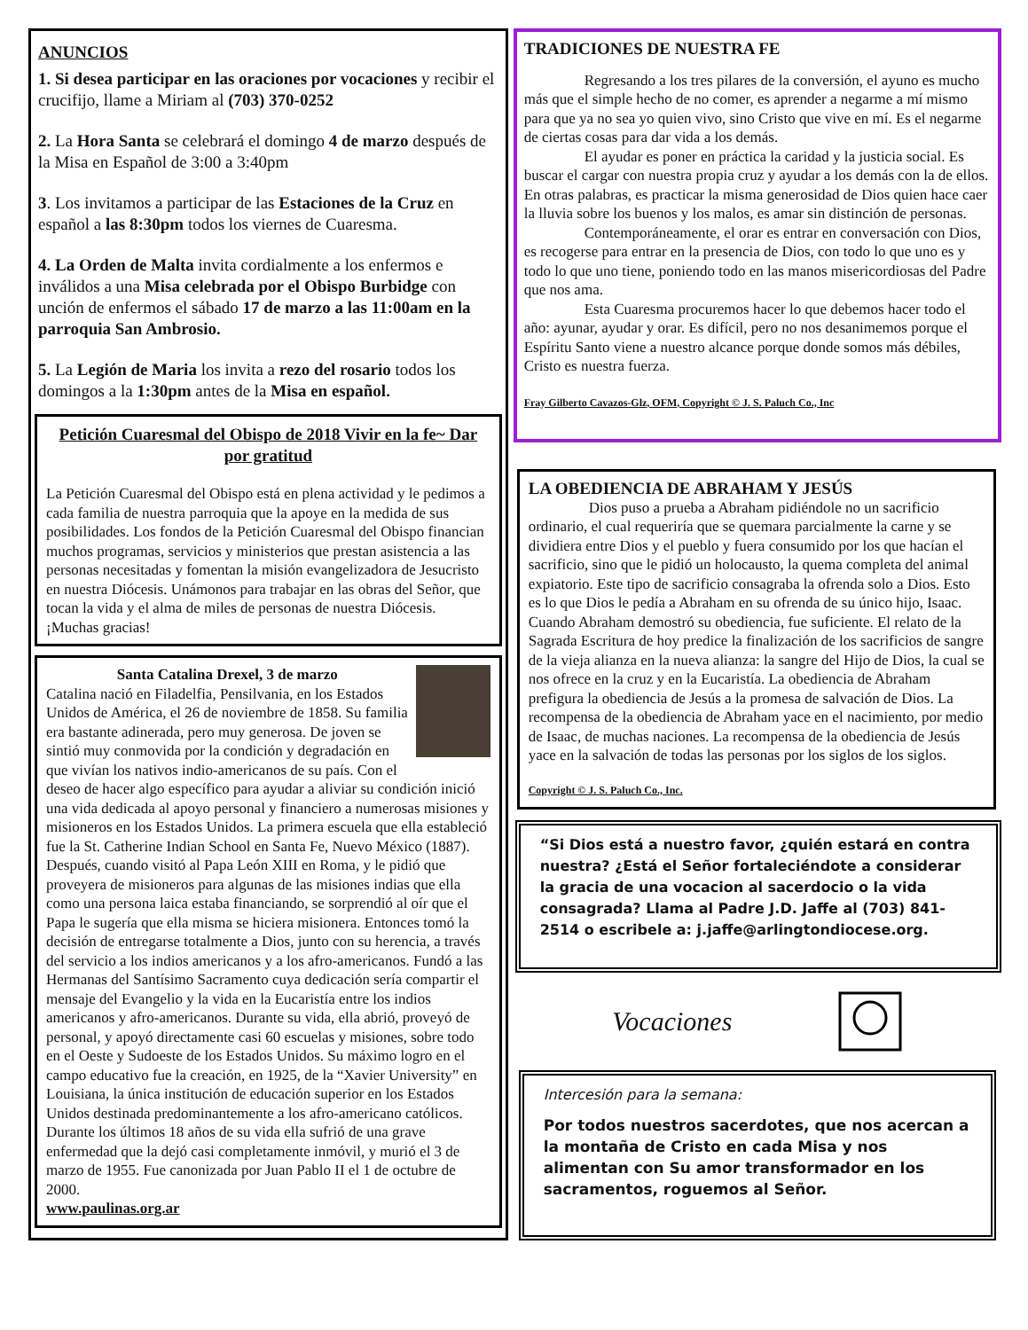ANUNCIOS
1. Si desea participar en las oraciones por vocaciones y recibir el crucifijo, llame a Miriam al (703) 370-0252
2. La Hora Santa se celebrará el domingo 4 de marzo después de la Misa en Español de 3:00 a 3:40pm
3. Los invitamos a participar de las Estaciones de la Cruz en español a las 8:30pm todos los viernes de Cuaresma.
4. La Orden de Malta invita cordialmente a los enfermos e inválidos a una Misa celebrada por el Obispo Burbidge con unción de enfermos el sábado 17 de marzo a las 11:00am en la parroquia San Ambrosio.
5. La Legión de Maria los invita a rezo del rosario todos los domingos a la 1:30pm antes de la Misa en español.
Petición Cuaresmal del Obispo de 2018 Vivir en la fe~ Dar por gratitud
La Petición Cuaresmal del Obispo está en plena actividad y le pedimos a cada familia de nuestra parroquia que la apoye en la medida de sus posibilidades. Los fondos de la Petición Cuaresmal del Obispo financian muchos programas, servicios y ministerios que prestan asistencia a las personas necesitadas y fomentan la misión evangelizadora de Jesucristo en nuestra Diócesis. Unámonos para trabajar en las obras del Señor, que tocan la vida y el alma de miles de personas de nuestra Diócesis. ¡Muchas gracias!
Santa Catalina Drexel, 3 de marzo
Catalina nació en Filadelfia, Pensilvania, en los Estados Unidos de América, el 26 de noviembre de 1858. Su familia era bastante adinerada, pero muy generosa. De joven se sintió muy conmovida por la condición y degradación en que vivían los nativos indio-americanos de su país. Con el deseo de hacer algo específico para ayudar a aliviar su condición inició una vida dedicada al apoyo personal y financiero a numerosas misiones y misioneros en los Estados Unidos. La primera escuela que ella estableció fue la St. Catherine Indian School en Santa Fe, Nuevo México (1887). Después, cuando visitó al Papa León XIII en Roma, y le pidió que proveyera de misioneros para algunas de las misiones indias que ella como una persona laica estaba financiando, se sorprendió al oír que el Papa le sugería que ella misma se hiciera misionera. Entonces tomó la decisión de entregarse totalmente a Dios, junto con su herencia, a través del servicio a los indios americanos y a los afro-americanos. Fundó a las Hermanas del Santísimo Sacramento cuya dedicación sería compartir el mensaje del Evangelio y la vida en la Eucaristía entre los indios americanos y afro-americanos. Durante su vida, ella abrió, proveyó de personal, y apoyó directamente casi 60 escuelas y misiones, sobre todo en el Oeste y Sudoeste de los Estados Unidos. Su máximo logro en el campo educativo fue la creación, en 1925, de la “Xavier University” en Louisiana, la única institución de educación superior en los Estados Unidos destinada predominantemente a los afro-americano católicos. Durante los últimos 18 años de su vida ella sufrió de una grave enfermedad que la dejó casi completamente inmóvil, y murió el 3 de marzo de 1955. Fue canonizada por Juan Pablo II el 1 de octubre de 2000.
www.paulinas.org.ar
TRADICIONES DE NUESTRA FE
Regresando a los tres pilares de la conversión, el ayuno es mucho más que el simple hecho de no comer, es aprender a negarme a mí mismo para que ya no sea yo quien vivo, sino Cristo que vive en mí. Es el negarme de ciertas cosas para dar vida a los demás.
El ayudar es poner en práctica la caridad y la justicia social. Es buscar el cargar con nuestra propia cruz y ayudar a los demás con la de ellos. En otras palabras, es practicar la misma generosidad de Dios quien hace caer la lluvia sobre los buenos y los malos, es amar sin distinción de personas.
Contemporáneamente, el orar es entrar en conversación con Dios, es recogerse para entrar en la presencia de Dios, con todo lo que uno es y todo lo que uno tiene, poniendo todo en las manos misericordiosas del Padre que nos ama.
Esta Cuaresma procuremos hacer lo que debemos hacer todo el año: ayunar, ayudar y orar. Es difícil, pero no nos desanimemos porque el Espíritu Santo viene a nuestro alcance porque donde somos más débiles, Cristo es nuestra fuerza.
Fray Gilberto Cavazos-Glz, OFM, Copyright © J. S. Paluch Co., Inc
LA OBEDIENCIA DE ABRAHAM Y JESÚS
Dios puso a prueba a Abraham pidiéndole no un sacrificio ordinario, el cual requeriría que se quemara parcialmente la carne y se dividiera entre Dios y el pueblo y fuera consumido por los que hacían el sacrificio, sino que le pidió un holocausto, la quema completa del animal expiatorio. Este tipo de sacrificio consagraba la ofrenda solo a Dios. Esto es lo que Dios le pedía a Abraham en su ofrenda de su único hijo, Isaac. Cuando Abraham demostró su obediencia, fue suficiente. El relato de la Sagrada Escritura de hoy predice la finalización de los sacrificios de sangre de la vieja alianza en la nueva alianza: la sangre del Hijo de Dios, la cual se nos ofrece en la cruz y en la Eucaristía. La obediencia de Abraham prefigura la obediencia de Jesús a la promesa de salvación de Dios. La recompensa de la obediencia de Abraham yace en el nacimiento, por medio de Isaac, de muchas naciones. La recompensa de la obediencia de Jesús yace en la salvación de todas las personas por los siglos de los siglos.
Copyright © J. S. Paluch Co., Inc.
“Si Dios está a nuestro favor, ¿quién estará en contra nuestra? ¿Está el Señor fortaleciéndote a considerar la gracia de una vocacion al sacerdocio o la vida consagrada? Llama al Padre J.D. Jaffe al (703) 841-2514 o escribele a: j.jaffe@arlingtondiocese.org.
Vocaciones
Intercesión para la semana:
Por todos nuestros sacerdotes, que nos acercan a la montaña de Cristo en cada Misa y nos alimentan con Su amor transformador en los sacramentos, roguemos al Señor.